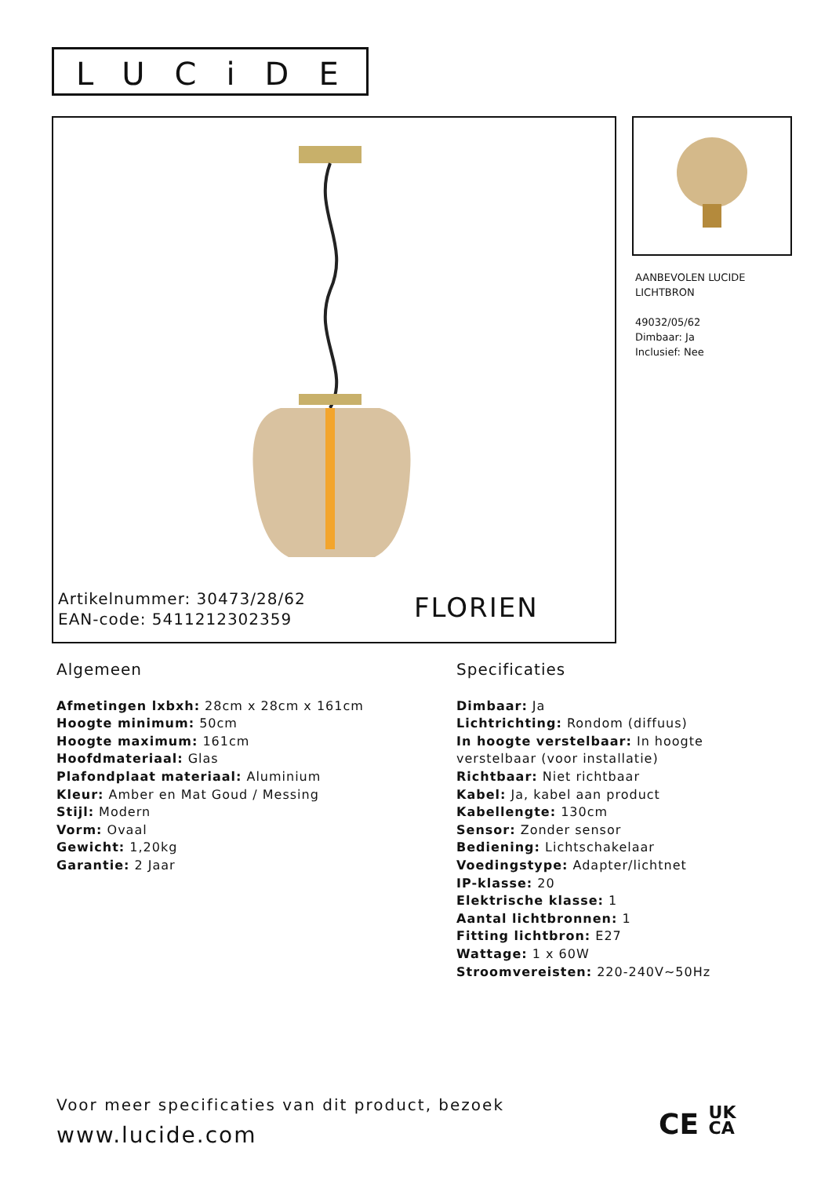LUCiDE
Artikelnummer: 30473/28/62
EAN-code: 5411212302359
FLORIEN
AANBEVOLEN LUCIDE
LICHTBRON
49032/05/62
Dimbaar: Ja
Inclusief: Nee
Algemeen
Afmetingen lxbxh: 28cm x 28cm x 161cm
Hoogte minimum: 50cm
Hoogte maximum: 161cm
Hoofdmateriaal: Glas
Plafondplaat materiaal: Aluminium
Kleur: Amber en Mat Goud / Messing
Stijl: Modern
Vorm: Ovaal
Gewicht: 1,20kg
Garantie: 2 Jaar
Specificaties
Dimbaar: Ja
Lichtrichting: Rondom (diffuus)
In hoogte verstelbaar: In hoogte verstelbaar (voor installatie)
Richtbaar: Niet richtbaar
Kabel: Ja, kabel aan product
Kabellengte: 130cm
Sensor: Zonder sensor
Bediening: Lichtschakelaar
Voedingstype: Adapter/lichtnet
IP-klasse: 20
Elektrische klasse: 1
Aantal lichtbronnen: 1
Fitting lichtbron: E27
Wattage: 1 x 60W
Stroomvereisten: 220-240V~50Hz
Voor meer specificaties van dit product, bezoek
www.lucide.com
CE UK
CA